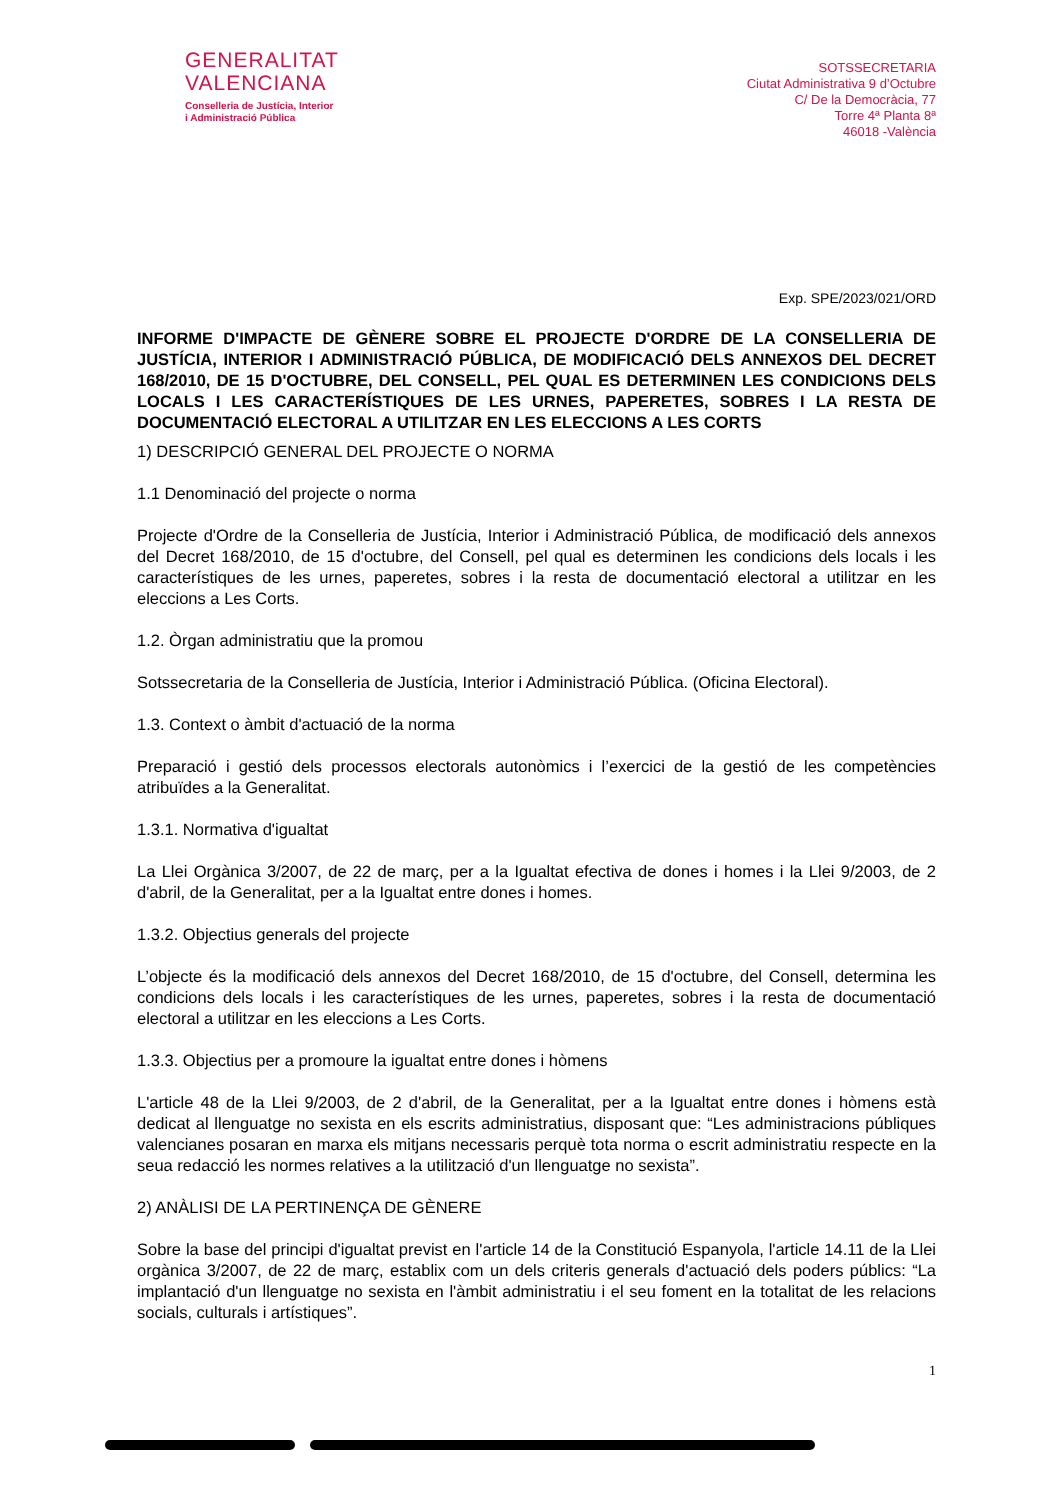GENERALITAT
VALENCIANA
Conselleria de Justícia, Interior
i Administració Pública
SOTSSECRETARIA
Ciutat Administrativa 9 d’Octubre
C/ De la Democràcia, 77
Torre 4ª Planta 8ª
46018 -València
Exp. SPE/2023/021/ORD
INFORME D'IMPACTE DE GÈNERE SOBRE EL PROJECTE D'ORDRE DE LA CONSELLERIA DE JUSTÍCIA, INTERIOR I ADMINISTRACIÓ PÚBLICA, DE MODIFICACIÓ DELS ANNEXOS DEL DECRET 168/2010, DE 15 D'OCTUBRE, DEL CONSELL, PEL QUAL ES DETERMINEN LES CONDICIONS DELS LOCALS I LES CARACTERÍSTIQUES DE LES URNES, PAPERETES, SOBRES I LA RESTA DE DOCUMENTACIÓ ELECTORAL A UTILITZAR EN LES ELECCIONS A LES CORTS
1) DESCRIPCIÓ GENERAL DEL PROJECTE O NORMA
1.1 Denominació del projecte o norma
Projecte d'Ordre de la Conselleria de Justícia, Interior i Administració Pública, de modificació dels annexos del Decret 168/2010, de 15 d'octubre, del Consell, pel qual es determinen les condicions dels locals i les característiques de les urnes, paperetes, sobres i la resta de documentació electoral a utilitzar en les eleccions a Les Corts.
1.2. Òrgan administratiu que la promou
Sotssecretaria de la Conselleria de Justícia, Interior i Administració Pública. (Oficina Electoral).
1.3. Context o àmbit d'actuació de la norma
Preparació i gestió dels processos electorals autonòmics i l’exercici de la gestió de les competències atribuïdes a la Generalitat.
1.3.1. Normativa d'igualtat
La Llei Orgànica 3/2007, de 22 de març, per a la Igualtat efectiva de dones i homes i la Llei 9/2003, de 2 d'abril, de la Generalitat, per a la Igualtat entre dones i homes.
1.3.2. Objectius generals del projecte
L’objecte és la modificació dels annexos del Decret 168/2010, de 15 d'octubre, del Consell, determina les condicions dels locals i les característiques de les urnes, paperetes, sobres i la resta de documentació electoral a utilitzar en les eleccions a Les Corts.
1.3.3. Objectius per a promoure la igualtat entre dones i hòmens
L'article 48 de la Llei 9/2003, de 2 d'abril, de la Generalitat, per a la Igualtat entre dones i hòmens està dedicat al llenguatge no sexista en els escrits administratius, disposant que: “Les administracions públiques valencianes posaran en marxa els mitjans necessaris perquè tota norma o escrit administratiu respecte en la seua redacció les normes relatives a la utilització d'un llenguatge no sexista”.
2) ANÀLISI DE LA PERTINENÇA DE GÈNERE
Sobre la base del principi d'igualtat previst en l'article 14 de la Constitució Espanyola, l'article 14.11 de la Llei orgànica 3/2007, de 22 de març, establix com un dels criteris generals d'actuació dels poders públics: “La implantació d'un llenguatge no sexista en l'àmbit administratiu i el seu foment en la totalitat de les relacions socials, culturals i artístiques”.
1